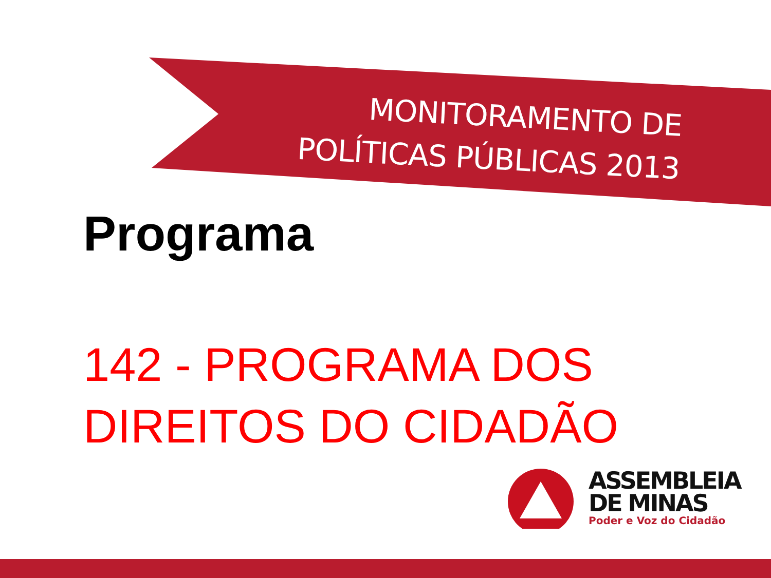MONITORAMENTO DE
POLÍTICAS PÚBLICAS 2013
Programa
142 - PROGRAMA DOS
DIREITOS DO CIDADÃO
ASSEMBLEIA
DE MINAS
Poder e Voz do Cidadão